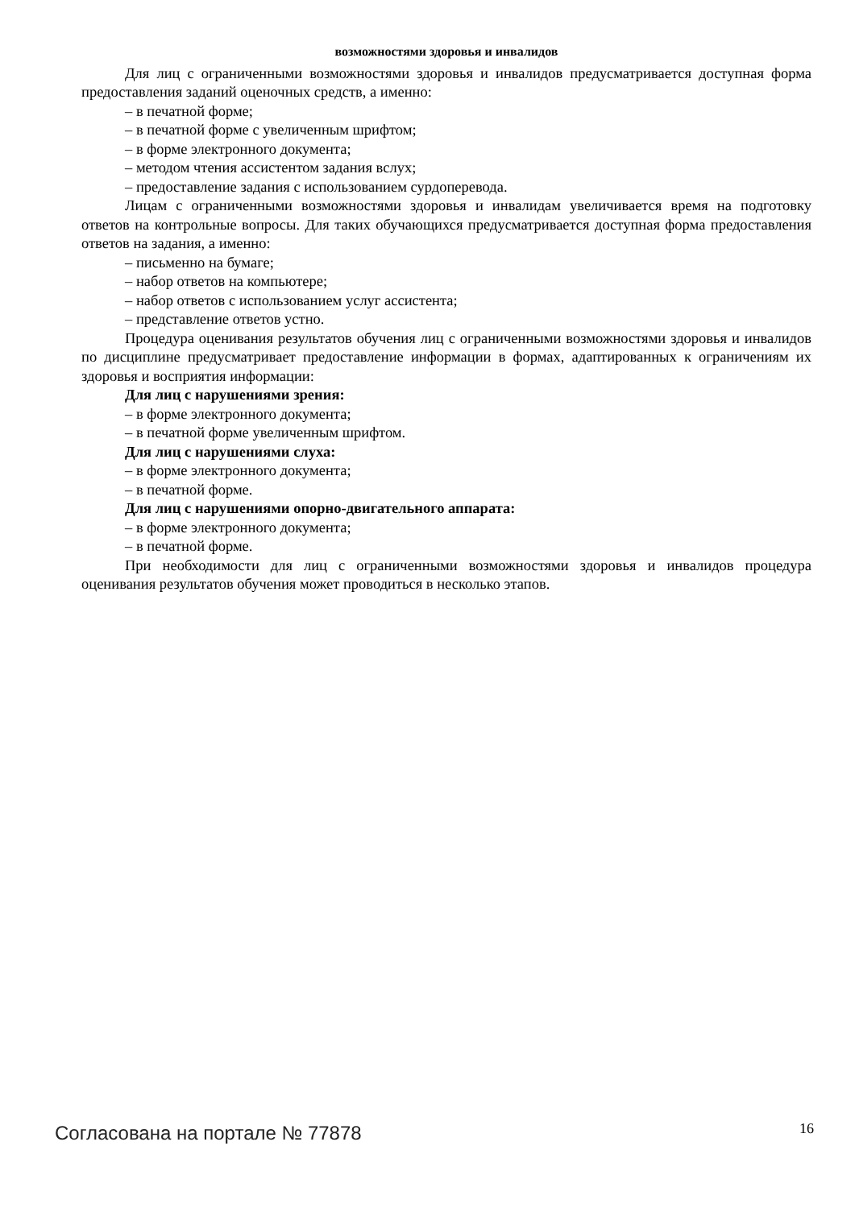возможностями здоровья и инвалидов
Для лиц с ограниченными возможностями здоровья и инвалидов предусматривается доступная форма предоставления заданий оценочных средств, а именно:
– в печатной форме;
– в печатной форме с увеличенным шрифтом;
– в форме электронного документа;
– методом чтения ассистентом задания вслух;
– предоставление задания с использованием сурдоперевода.
Лицам с ограниченными возможностями здоровья и инвалидам увеличивается время на подготовку ответов на контрольные вопросы. Для таких обучающихся предусматривается доступная форма предоставления ответов на задания, а именно:
– письменно на бумаге;
– набор ответов на компьютере;
– набор ответов с использованием услуг ассистента;
– представление ответов устно.
Процедура оценивания результатов обучения лиц с ограниченными возможностями здоровья и инвалидов по дисциплине предусматривает предоставление информации в формах, адаптированных к ограничениям их здоровья и восприятия информации:
Для лиц с нарушениями зрения:
– в форме электронного документа;
– в печатной форме увеличенным шрифтом.
Для лиц с нарушениями слуха:
– в форме электронного документа;
– в печатной форме.
Для лиц с нарушениями опорно-двигательного аппарата:
– в форме электронного документа;
– в печатной форме.
При необходимости для лиц с ограниченными возможностями здоровья и инвалидов процедура оценивания результатов обучения может проводиться в несколько этапов.
Согласована на портале № 77878 16